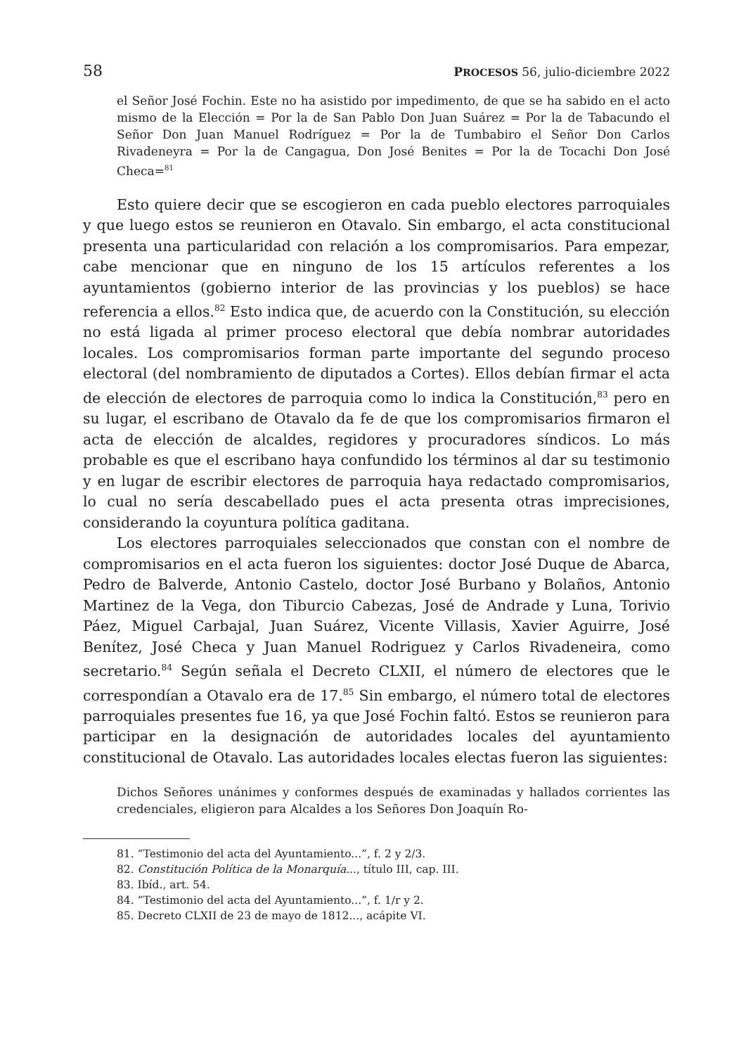58 PROCESOS 56, julio-diciembre 2022
el Señor José Fochin. Este no ha asistido por impedimento, de que se ha sabido en el acto mismo de la Elección = Por la de San Pablo Don Juan Suárez = Por la de Tabacundo el Señor Don Juan Manuel Rodríguez = Por la de Tumbabiro el Señor Don Carlos Rivadeneyra = Por la de Cangagua, Don José Benites = Por la de Tocachi Don José Checa=<sup>81</sup>
Esto quiere decir que se escogieron en cada pueblo electores parroquiales y que luego estos se reunieron en Otavalo. Sin embargo, el acta constitucional presenta una particularidad con relación a los compromisarios. Para empezar, cabe mencionar que en ninguno de los 15 artículos referentes a los ayuntamientos (gobierno interior de las provincias y los pueblos) se hace referencia a ellos.<sup>82</sup> Esto indica que, de acuerdo con la Constitución, su elección no está ligada al primer proceso electoral que debía nombrar autoridades locales. Los compromisarios forman parte importante del segundo proceso electoral (del nombramiento de diputados a Cortes). Ellos debían firmar el acta de elección de electores de parroquia como lo indica la Constitución,<sup>83</sup> pero en su lugar, el escribano de Otavalo da fe de que los compromisarios firmaron el acta de elección de alcaldes, regidores y procuradores síndicos. Lo más probable es que el escribano haya confundido los términos al dar su testimonio y en lugar de escribir electores de parroquia haya redactado compromisarios, lo cual no sería descabellado pues el acta presenta otras imprecisiones, considerando la coyuntura política gaditana.
Los electores parroquiales seleccionados que constan con el nombre de compromisarios en el acta fueron los siguientes: doctor José Duque de Abarca, Pedro de Balverde, Antonio Castelo, doctor José Burbano y Bolaños, Antonio Martinez de la Vega, don Tiburcio Cabezas, José de Andrade y Luna, Torivio Páez, Miguel Carbajal, Juan Suárez, Vicente Villasis, Xavier Aguirre, José Benítez, José Checa y Juan Manuel Rodriguez y Carlos Rivadeneira, como secretario.<sup>84</sup> Según señala el Decreto CLXII, el número de electores que le correspondían a Otavalo era de 17.<sup>85</sup> Sin embargo, el número total de electores parroquiales presentes fue 16, ya que José Fochin faltó. Estos se reunieron para participar en la designación de autoridades locales del ayuntamiento constitucional de Otavalo. Las autoridades locales electas fueron las siguientes:
Dichos Señores unánimes y conformes después de examinadas y hallados corrientes las credenciales, eligieron para Alcaldes a los Señores Don Joaquín Ro-
81. “Testimonio del acta del Ayuntamiento...”, f. 2 y 2/3.
82. Constitución Política de la Monarquía..., título III, cap. III.
83. Ibíd., art. 54.
84. “Testimonio del acta del Ayuntamiento...”, f. 1/r y 2.
85. Decreto CLXII de 23 de mayo de 1812..., acápite VI.